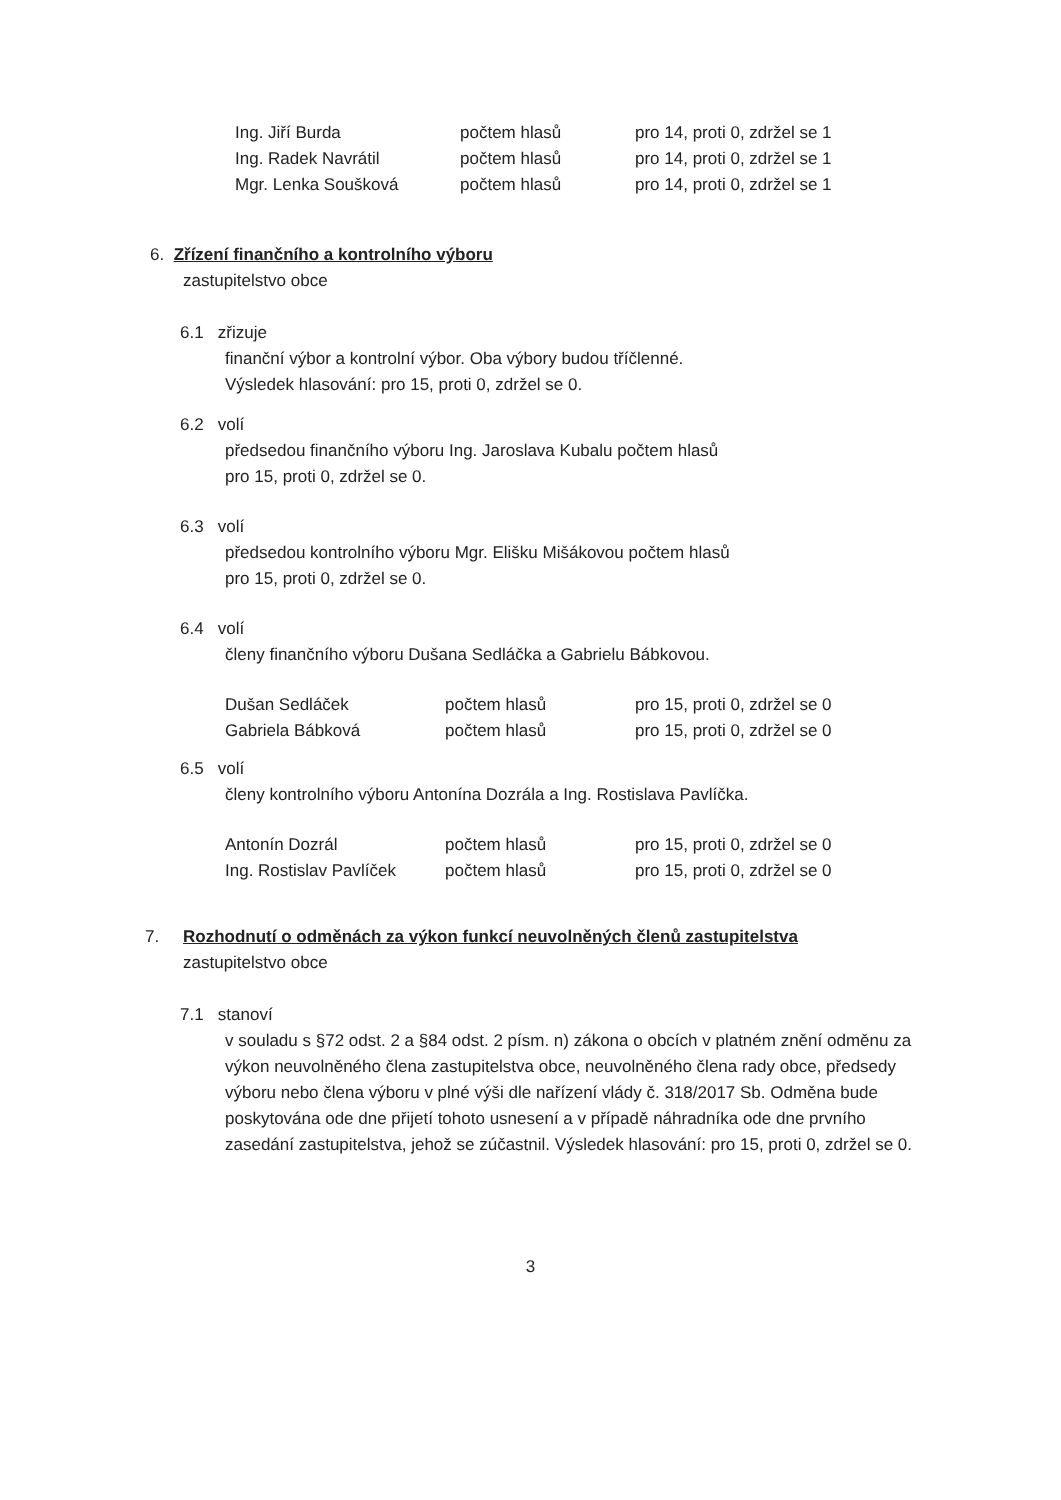| Ing. Jiří Burda | počtem hlasů | pro 14, proti 0, zdržel se 1 |
| Ing. Radek Navrátil | počtem hlasů | pro 14, proti 0, zdržel se 1 |
| Mgr. Lenka Soušková | počtem hlasů | pro 14, proti 0, zdržel se 1 |
6. Zřízení finančního a kontrolního výboru
zastupitelstvo obce
6.1 zřizuje
finanční výbor a kontrolní výbor. Oba výbory budou tříčlenné.
Výsledek hlasování: pro 15, proti 0, zdržel se 0.
6.2 volí
předsedou finančního výboru Ing. Jaroslava Kubalu počtem hlasů
pro 15, proti 0, zdržel se 0.
6.3 volí
předsedou kontrolního výboru Mgr. Elišku Mišákovou počtem hlasů
pro 15, proti 0, zdržel se 0.
6.4 volí
členy finančního výboru Dušana Sedláčka a Gabrielu Bábkovou.
| Dušan Sedláček | počtem hlasů | pro 15, proti 0, zdržel se 0 |
| Gabriela Bábková | počtem hlasů | pro 15, proti 0, zdržel se 0 |
6.5 volí
členy kontrolního výboru Antonína Dozrála a Ing. Rostislava Pavlíčka.
| Antonín Dozrál | počtem hlasů | pro 15, proti 0, zdržel se 0 |
| Ing. Rostislav Pavlíček | počtem hlasů | pro 15, proti 0, zdržel se 0 |
7. Rozhodnutí o odměnách za výkon funkcí neuvolněných členů zastupitelstva
zastupitelstvo obce
7.1 stanoví
v souladu s §72 odst. 2 a §84 odst. 2 písm. n) zákona o obcích v platném znění odměnu za výkon neuvolněného člena zastupitelstva obce, neuvolněného člena rady obce, předsedy výboru nebo člena výboru v plné výši dle nařízení vlády č. 318/2017 Sb. Odměna bude poskytována ode dne přijetí tohoto usnesení a v případě náhradníka ode dne prvního zasedání zastupitelstva, jehož se zúčastnil. Výsledek hlasování: pro 15, proti 0, zdržel se 0.
3